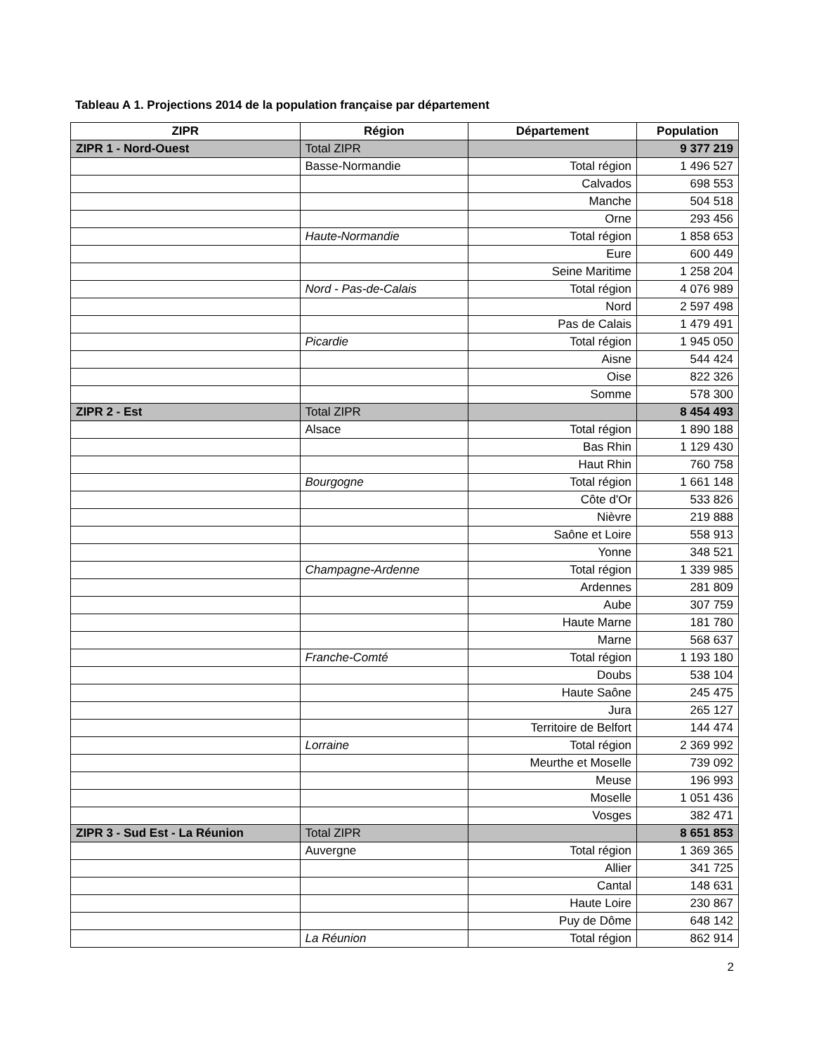Tableau A 1. Projections 2014 de la population française par département
| ZIPR | Région | Département | Population |
| --- | --- | --- | --- |
| ZIPR 1 - Nord-Ouest | Total ZIPR | | 9 377 219 |
| | Basse-Normandie | Total région | 1 496 527 |
| | | Calvados | 698 553 |
| | | Manche | 504 518 |
| | | Orne | 293 456 |
| | Haute-Normandie | Total région | 1 858 653 |
| | | Eure | 600 449 |
| | | Seine Maritime | 1 258 204 |
| | Nord - Pas-de-Calais | Total région | 4 076 989 |
| | | Nord | 2 597 498 |
| | | Pas de Calais | 1 479 491 |
| | Picardie | Total région | 1 945 050 |
| | | Aisne | 544 424 |
| | | Oise | 822 326 |
| | | Somme | 578 300 |
| ZIPR 2 - Est | Total ZIPR | | 8 454 493 |
| | Alsace | Total région | 1 890 188 |
| | | Bas Rhin | 1 129 430 |
| | | Haut Rhin | 760 758 |
| | Bourgogne | Total région | 1 661 148 |
| | | Côte d'Or | 533 826 |
| | | Nièvre | 219 888 |
| | | Saône et Loire | 558 913 |
| | | Yonne | 348 521 |
| | Champagne-Ardenne | Total région | 1 339 985 |
| | | Ardennes | 281 809 |
| | | Aube | 307 759 |
| | | Haute Marne | 181 780 |
| | | Marne | 568 637 |
| | Franche-Comté | Total région | 1 193 180 |
| | | Doubs | 538 104 |
| | | Haute Saône | 245 475 |
| | | Jura | 265 127 |
| | | Territoire de Belfort | 144 474 |
| | Lorraine | Total région | 2 369 992 |
| | | Meurthe et Moselle | 739 092 |
| | | Meuse | 196 993 |
| | | Moselle | 1 051 436 |
| | | Vosges | 382 471 |
| ZIPR 3 - Sud Est - La Réunion | Total ZIPR | | 8 651 853 |
| | Auvergne | Total région | 1 369 365 |
| | | Allier | 341 725 |
| | | Cantal | 148 631 |
| | | Haute Loire | 230 867 |
| | | Puy de Dôme | 648 142 |
| | La Réunion | Total région | 862 914 |
2